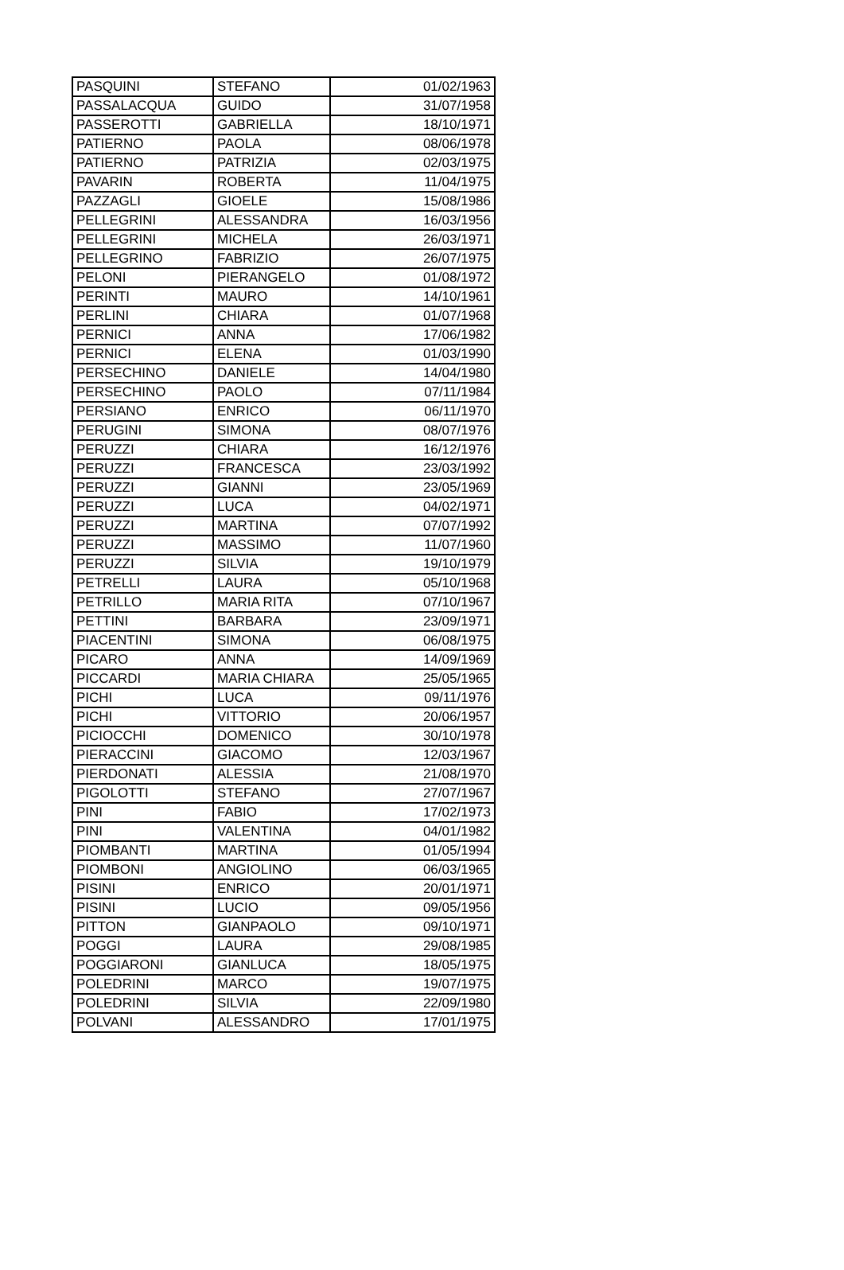| PASQUINI | STEFANO | 01/02/1963 |
| PASSALACQUA | GUIDO | 31/07/1958 |
| PASSEROTTI | GABRIELLA | 18/10/1971 |
| PATIERNO | PAOLA | 08/06/1978 |
| PATIERNO | PATRIZIA | 02/03/1975 |
| PAVARIN | ROBERTA | 11/04/1975 |
| PAZZAGLI | GIOELE | 15/08/1986 |
| PELLEGRINI | ALESSANDRA | 16/03/1956 |
| PELLEGRINI | MICHELA | 26/03/1971 |
| PELLEGRINO | FABRIZIO | 26/07/1975 |
| PELONI | PIERANGELO | 01/08/1972 |
| PERINTI | MAURO | 14/10/1961 |
| PERLINI | CHIARA | 01/07/1968 |
| PERNICI | ANNA | 17/06/1982 |
| PERNICI | ELENA | 01/03/1990 |
| PERSECHINO | DANIELE | 14/04/1980 |
| PERSECHINO | PAOLO | 07/11/1984 |
| PERSIANO | ENRICO | 06/11/1970 |
| PERUGINI | SIMONA | 08/07/1976 |
| PERUZZI | CHIARA | 16/12/1976 |
| PERUZZI | FRANCESCA | 23/03/1992 |
| PERUZZI | GIANNI | 23/05/1969 |
| PERUZZI | LUCA | 04/02/1971 |
| PERUZZI | MARTINA | 07/07/1992 |
| PERUZZI | MASSIMO | 11/07/1960 |
| PERUZZI | SILVIA | 19/10/1979 |
| PETRELLI | LAURA | 05/10/1968 |
| PETRILLO | MARIA RITA | 07/10/1967 |
| PETTINI | BARBARA | 23/09/1971 |
| PIACENTINI | SIMONA | 06/08/1975 |
| PICARO | ANNA | 14/09/1969 |
| PICCARDI | MARIA CHIARA | 25/05/1965 |
| PICHI | LUCA | 09/11/1976 |
| PICHI | VITTORIO | 20/06/1957 |
| PICIOCCHI | DOMENICO | 30/10/1978 |
| PIERACCINI | GIACOMO | 12/03/1967 |
| PIERDONATI | ALESSIA | 21/08/1970 |
| PIGOLOTTI | STEFANO | 27/07/1967 |
| PINI | FABIO | 17/02/1973 |
| PINI | VALENTINA | 04/01/1982 |
| PIOMBANTI | MARTINA | 01/05/1994 |
| PIOMBONI | ANGIOLINO | 06/03/1965 |
| PISINI | ENRICO | 20/01/1971 |
| PISINI | LUCIO | 09/05/1956 |
| PITTON | GIANPAOLO | 09/10/1971 |
| POGGI | LAURA | 29/08/1985 |
| POGGIARONI | GIANLUCA | 18/05/1975 |
| POLEDRINI | MARCO | 19/07/1975 |
| POLEDRINI | SILVIA | 22/09/1980 |
| POLVANI | ALESSANDRO | 17/01/1975 |